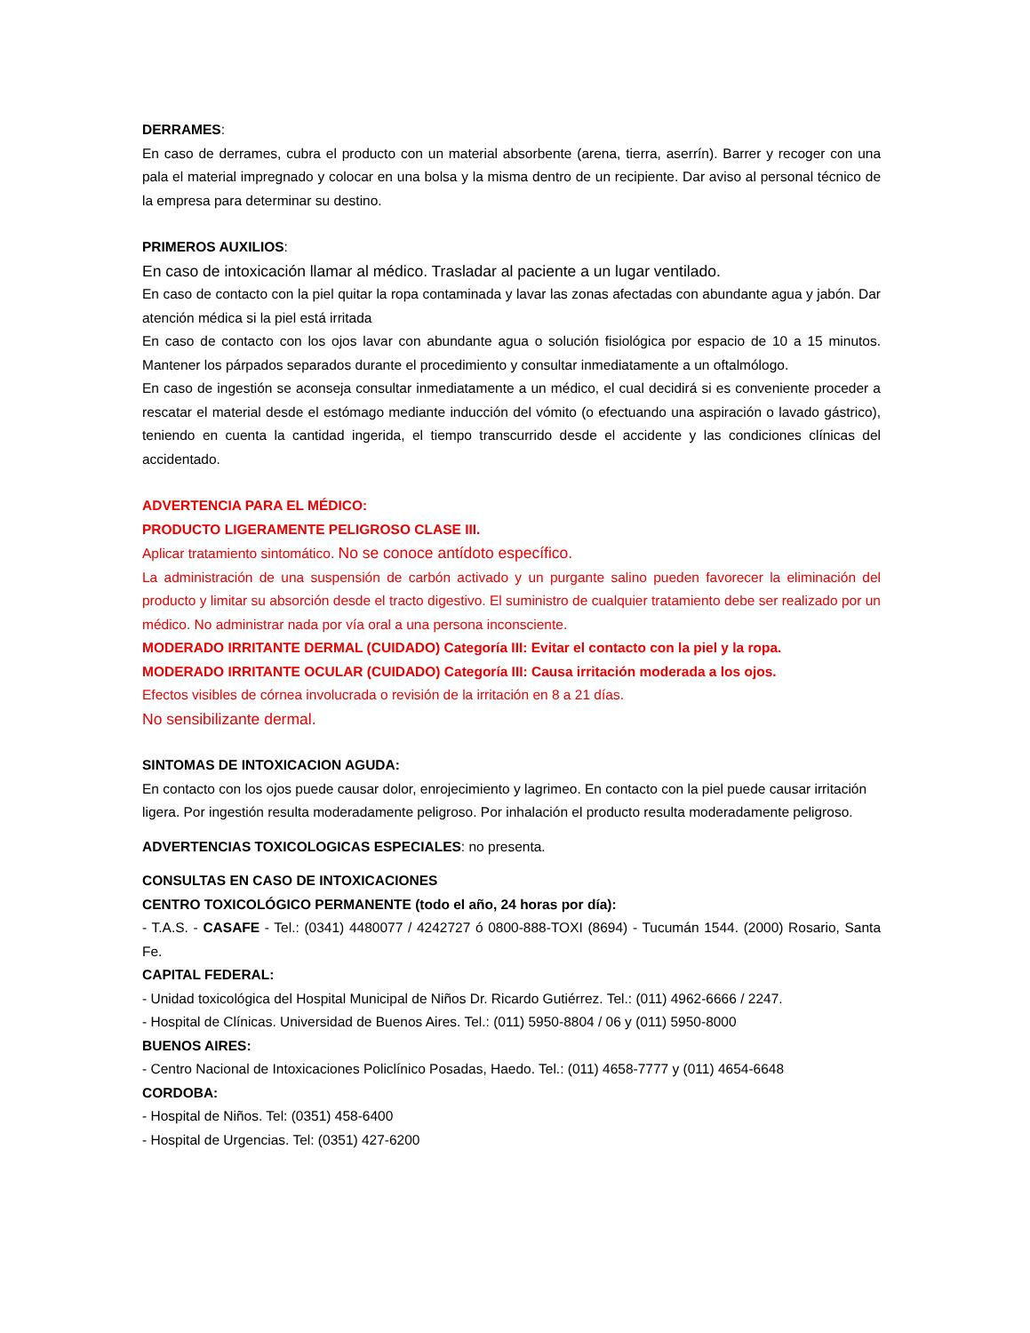DERRAMES:
En caso de derrames, cubra el producto con un material absorbente (arena, tierra, aserrín). Barrer y recoger con una pala el material impregnado y colocar en una bolsa y la misma dentro de un recipiente. Dar aviso al personal técnico de la empresa para determinar su destino.
PRIMEROS AUXILIOS:
En caso de intoxicación llamar al médico. Trasladar al paciente a un lugar ventilado.
En caso de contacto con la piel quitar la ropa contaminada y lavar las zonas afectadas con abundante agua y jabón. Dar atención médica si la piel está irritada
En caso de contacto con los ojos lavar con abundante agua o solución fisiológica por espacio de 10 a 15 minutos. Mantener los párpados separados durante el procedimiento y consultar inmediatamente a un oftalmólogo.
En caso de ingestión se aconseja consultar inmediatamente a un médico, el cual decidirá si es conveniente proceder a rescatar el material desde el estómago mediante inducción del vómito (o efectuando una aspiración o lavado gástrico), teniendo en cuenta la cantidad ingerida, el tiempo transcurrido desde el accidente y las condiciones clínicas del accidentado.
ADVERTENCIA PARA EL MÉDICO:
PRODUCTO LIGERAMENTE PELIGROSO CLASE III.
Aplicar tratamiento sintomático. No se conoce antídoto específico.
La administración de una suspensión de carbón activado y un purgante salino pueden favorecer la eliminación del producto y limitar su absorción desde el tracto digestivo. El suministro de cualquier tratamiento debe ser realizado por un médico. No administrar nada por vía oral a una persona inconsciente.
MODERADO IRRITANTE DERMAL (CUIDADO) Categoría III: Evitar el contacto con la piel y la ropa.
MODERADO IRRITANTE OCULAR (CUIDADO) Categoría III: Causa irritación moderada a los ojos.
Efectos visibles de córnea involucrada o revisión de la irritación en 8 a 21 días.
No sensibilizante dermal.
SINTOMAS DE INTOXICACION AGUDA:
En contacto con los ojos puede causar dolor, enrojecimiento y lagrimeo. En contacto con la piel puede causar irritación ligera. Por ingestión resulta moderadamente peligroso. Por inhalación el producto resulta moderadamente peligroso.
ADVERTENCIAS TOXICOLOGICAS ESPECIALES: no presenta.
CONSULTAS EN CASO DE INTOXICACIONES
CENTRO TOXICOLÓGICO PERMANENTE (todo el año, 24 horas por día):
- T.A.S. - CASAFE - Tel.: (0341) 4480077 / 4242727 ó 0800-888-TOXI (8694) - Tucumán 1544. (2000) Rosario, Santa Fe.
CAPITAL FEDERAL:
- Unidad toxicológica del Hospital Municipal de Niños Dr. Ricardo Gutiérrez. Tel.: (011) 4962-6666 / 2247.
- Hospital de Clínicas. Universidad de Buenos Aires. Tel.: (011) 5950-8804 / 06 y (011) 5950-8000
BUENOS AIRES:
- Centro Nacional de Intoxicaciones Policlínico Posadas, Haedo. Tel.: (011) 4658-7777 y (011) 4654-6648
CORDOBA:
- Hospital de Niños. Tel: (0351) 458-6400
- Hospital de Urgencias. Tel: (0351) 427-6200